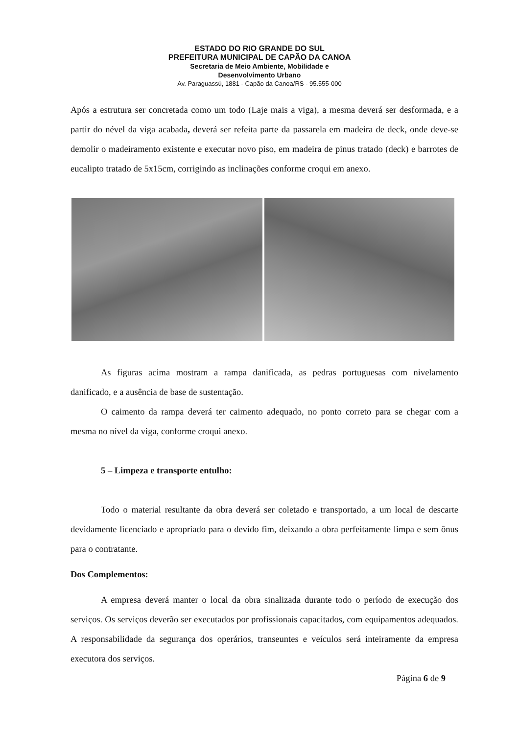ESTADO DO RIO GRANDE DO SUL
PREFEITURA MUNICIPAL DE CAPÃO DA CANOA
Secretaria de Meio Ambiente, Mobilidade e
Desenvolvimento Urbano
Av. Paraguassú, 1881 - Capão da Canoa/RS - 95.555-000
Após a estrutura ser concretada como um todo (Laje mais a viga), a mesma deverá ser desformada, e a partir do nével da viga acabada, deverá ser refeita parte da passarela em madeira de deck, onde deve-se demolir o madeiramento existente e executar novo piso, em madeira de pinus tratado (deck) e barrotes de eucalipto tratado de 5x15cm, corrigindo as inclinações conforme croqui em anexo.
As figuras acima mostram a rampa danificada, as pedras portuguesas com nivelamento danificado, e a ausência de base de sustentação.
O caimento da rampa deverá ter caimento adequado, no ponto correto para se chegar com a mesma no nível da viga, conforme croqui anexo.
5 – Limpeza e transporte entulho:
Todo o material resultante da obra deverá ser coletado e transportado, a um local de descarte devidamente licenciado e apropriado para o devido fim, deixando a obra perfeitamente limpa e sem ônus para o contratante.
Dos Complementos:
A empresa deverá manter o local da obra sinalizada durante todo o período de execução dos serviços. Os serviços deverão ser executados por profissionais capacitados, com equipamentos adequados. A responsabilidade da segurança dos operários, transeuntes e veículos será inteiramente da empresa executora dos serviços.
Página 6 de 9